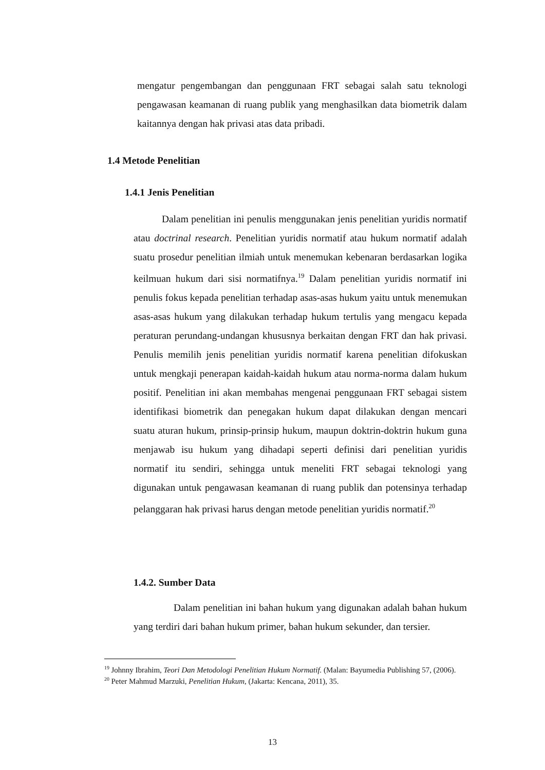mengatur pengembangan dan penggunaan FRT sebagai salah satu teknologi pengawasan keamanan di ruang publik yang menghasilkan data biometrik dalam kaitannya dengan hak privasi atas data pribadi.
1.4 Metode Penelitian
1.4.1 Jenis Penelitian
Dalam penelitian ini penulis menggunakan jenis penelitian yuridis normatif atau doctrinal research. Penelitian yuridis normatif atau hukum normatif adalah suatu prosedur penelitian ilmiah untuk menemukan kebenaran berdasarkan logika keilmuan hukum dari sisi normatifnya.<sup>19</sup> Dalam penelitian yuridis normatif ini penulis fokus kepada penelitian terhadap asas-asas hukum yaitu untuk menemukan asas-asas hukum yang dilakukan terhadap hukum tertulis yang mengacu kepada peraturan perundang-undangan khususnya berkaitan dengan FRT dan hak privasi. Penulis memilih jenis penelitian yuridis normatif karena penelitian difokuskan untuk mengkaji penerapan kaidah-kaidah hukum atau norma-norma dalam hukum positif. Penelitian ini akan membahas mengenai penggunaan FRT sebagai sistem identifikasi biometrik dan penegakan hukum dapat dilakukan dengan mencari suatu aturan hukum, prinsip-prinsip hukum, maupun doktrin-doktrin hukum guna menjawab isu hukum yang dihadapi seperti definisi dari penelitian yuridis normatif itu sendiri, sehingga untuk meneliti FRT sebagai teknologi yang digunakan untuk pengawasan keamanan di ruang publik dan potensinya terhadap pelanggaran hak privasi harus dengan metode penelitian yuridis normatif.<sup>20</sup>
1.4.2. Sumber Data
Dalam penelitian ini bahan hukum yang digunakan adalah bahan hukum yang terdiri dari bahan hukum primer, bahan hukum sekunder, dan tersier.
<sup>19</sup> Johnny Ibrahim, Teori Dan Metodologi Penelitian Hukum Normatif. (Malan: Bayumedia Publishing 57, (2006).
<sup>20</sup> Peter Mahmud Marzuki, Penelitian Hukum, (Jakarta: Kencana, 2011), 35.
13